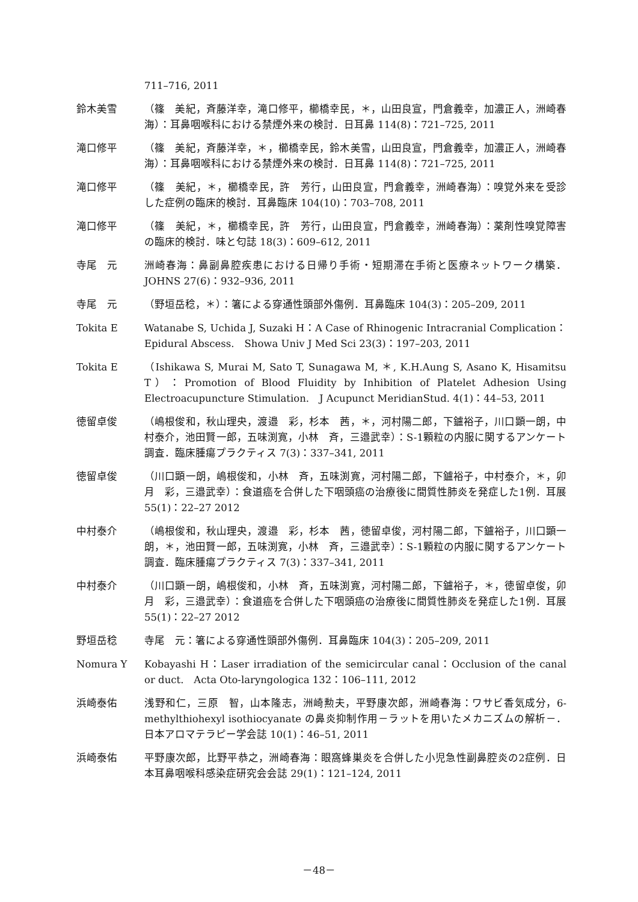711–716, 2011
鈴木美雪 （篠　美紀，斉藤洋幸，滝口修平，櫛橋幸民，＊，山田良宣，門倉義幸，加濃正人，洲崎春海）：耳鼻咽喉科における禁煙外来の検討．日耳鼻 114(8)：721–725, 2011
滝口修平 （篠　美紀，斉藤洋幸，＊，櫛橋幸民，鈴木美雪，山田良宣，門倉義幸，加濃正人，洲崎春海）：耳鼻咽喉科における禁煙外来の検討．日耳鼻 114(8)：721–725, 2011
滝口修平 （篠　美紀，＊，櫛橋幸民，許　芳行，山田良宣，門倉義幸，洲崎春海）：嗅覚外来を受診した症例の臨床的検討．耳鼻臨床 104(10)：703–708, 2011
滝口修平 （篠　美紀，＊，櫛橋幸民，許　芳行，山田良宣，門倉義幸，洲崎春海）：薬剤性嗅覚障害の臨床的検討．味と匂誌 18(3)：609–612, 2011
寺尾　元 洲崎春海：鼻副鼻腔疾患における日帰り手術・短期滞在手術と医療ネットワーク構築．JOHNS 27(6)：932–936, 2011
寺尾　元 （野垣岳稔，＊）：箸による穿通性頭部外傷例．耳鼻臨床 104(3)：205–209, 2011
Tokita E Watanabe S, Uchida J, Suzaki H：A Case of Rhinogenic Intracranial Complication：Epidural Abscess.　Showa Univ J Med Sci 23(3)：197–203, 2011
Tokita E （Ishikawa S, Murai M, Sato T, Sunagawa M, ＊, K.H.Aung S, Asano K, Hisamitsu T）：Promotion of Blood Fluidity by Inhibition of Platelet Adhesion Using Electroacupuncture Stimulation.　J Acupunct MeridianStud. 4(1)：44–53, 2011
徳留卓俊 （嶋根俊和，秋山理央，渡邉　彩，杉本　茜，＊，河村陽二郎，下鑪裕子，川口顕一朗，中村泰介，池田賢一郎，五味渕寛，小林　斉，三邉武幸）：S-1顆粒の内服に関するアンケート調査．臨床腫瘍プラクティス 7(3)：337–341, 2011
徳留卓俊 （川口顕一朗，嶋根俊和，小林　斉，五味渕寛，河村陽二郎，下鑪裕子，中村泰介，＊，卯月　彩，三邉武幸）：食道癌を合併した下咽頭癌の治療後に間質性肺炎を発症した1例．耳展 55(1)：22–27 2012
中村泰介 （嶋根俊和，秋山理央，渡邉　彩，杉本　茜，徳留卓俊，河村陽二郎，下鑪裕子，川口顕一朗，＊，池田賢一郎，五味渕寛，小林　斉，三邉武幸）：S-1顆粒の内服に関するアンケート調査．臨床腫瘍プラクティス 7(3)：337–341, 2011
中村泰介 （川口顕一朗，嶋根俊和，小林　斉，五味渕寛，河村陽二郎，下鑪裕子，＊，徳留卓俊，卯月　彩，三邉武幸）：食道癌を合併した下咽頭癌の治療後に間質性肺炎を発症した1例．耳展 55(1)：22–27 2012
野垣岳稔 寺尾　元：箸による穿通性頭部外傷例．耳鼻臨床 104(3)：205–209, 2011
Nomura Y Kobayashi H：Laser irradiation of the semicircular canal：Occlusion of the canal or duct.　Acta Oto-laryngologica 132：106–111, 2012
浜崎泰佑 浅野和仁，三原　智，山本隆志，洲崎勲夫，平野康次郎，洲崎春海：ワサビ香気成分，6-methylthiohexyl isothiocyanate の鼻炎抑制作用－ラットを用いたメカニズムの解析－．日本アロマテラピー学会誌 10(1)：46–51, 2011
浜崎泰佑 平野康次郎，比野平恭之，洲崎春海：眼窩蜂巣炎を合併した小児急性副鼻腔炎の2症例．日本耳鼻咽喉科感染症研究会会誌 29(1)：121–124, 2011
－48－